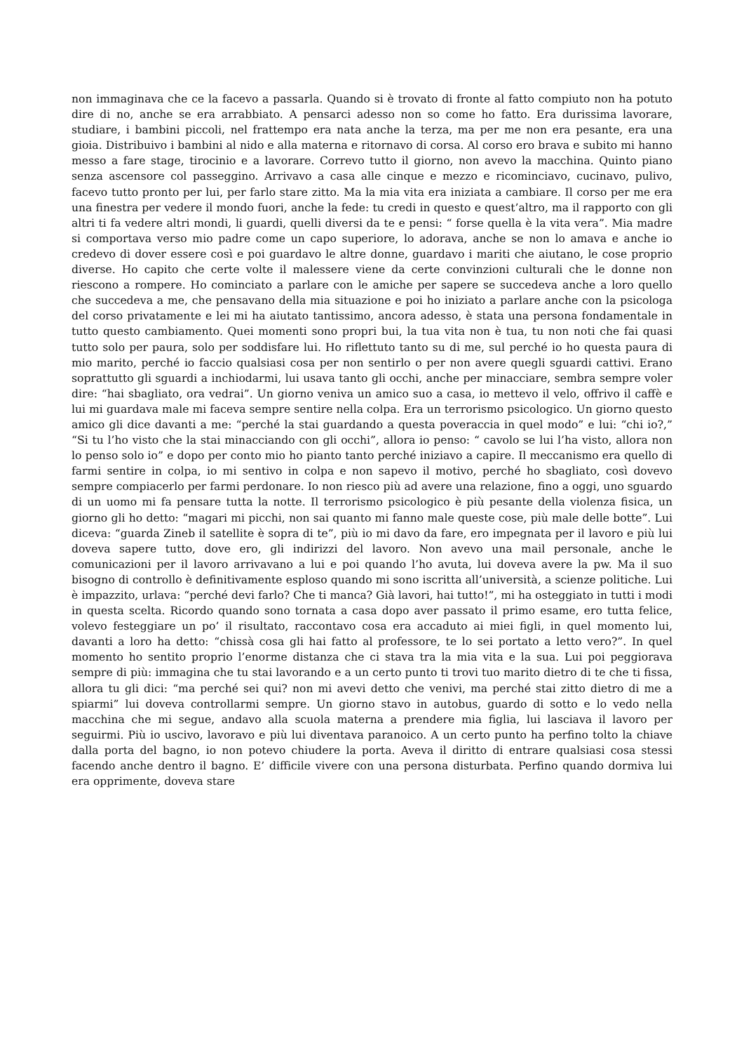non immaginava che ce la facevo a passarla. Quando si è trovato di fronte al fatto compiuto non ha potuto dire di no, anche se era arrabbiato. A pensarci adesso non so come ho fatto. Era durissima lavorare, studiare, i bambini piccoli, nel frattempo era nata anche la terza, ma per me non era pesante, era una gioia. Distribuivo i bambini al nido e alla materna e ritornavo di corsa. Al corso ero brava e subito mi hanno messo a fare stage, tirocinio e a lavorare. Correvo tutto il giorno, non avevo la macchina. Quinto piano senza ascensore col passeggino. Arrivavo a casa alle cinque e mezzo e ricominciavo, cucinavo, pulivo, facevo tutto pronto per lui, per farlo stare zitto. Ma la mia vita era iniziata a cambiare. Il corso per me era una finestra per vedere il mondo fuori, anche la fede: tu credi in questo e quest’altro, ma il rapporto con gli altri ti fa vedere altri mondi, li guardi, quelli diversi da te e pensi: “ forse quella è la vita vera”. Mia madre si comportava verso mio padre come un capo superiore, lo adorava, anche se non lo amava e anche io credevo di dover essere così e poi guardavo le altre donne, guardavo i mariti che aiutano, le cose proprio diverse. Ho capito che certe volte il malessere viene da certe convinzioni culturali che le donne non riescono a rompere. Ho cominciato a parlare con le amiche per sapere se succedeva anche a loro quello che succedeva a me, che pensavano della mia situazione e poi ho iniziato a parlare anche con la psicologa del corso privatamente e lei mi ha aiutato tantissimo, ancora adesso, è stata una persona fondamentale in tutto questo cambiamento. Quei momenti sono propri bui, la tua vita non è tua, tu non noti che fai quasi tutto solo per paura, solo per soddisfare lui. Ho riflettuto tanto su di me, sul perché io ho questa paura di mio marito, perché io faccio qualsiasi cosa per non sentirlo o per non avere quegli sguardi cattivi. Erano soprattutto gli sguardi a inchiodarmi, lui usava tanto gli occhi, anche per minacciare, sembra sempre voler dire: “hai sbagliato, ora vedrai”. Un giorno veniva un amico suo a casa, io mettevo il velo, offrivo il caffè e lui mi guardava male mi faceva sempre sentire nella colpa. Era un terrorismo psicologico. Un giorno questo amico gli dice davanti a me: “perché la stai guardando a questa poveraccia in quel modo” e lui: “chi io?,” “Si tu l’ho visto che la stai minacciando con gli occhi”, allora io penso: “ cavolo se lui l’ha visto, allora non lo penso solo io” e dopo per conto mio ho pianto tanto perché iniziavo a capire. Il meccanismo era quello di farmi sentire in colpa, io mi sentivo in colpa e non sapevo il motivo, perché ho sbagliato, così dovevo sempre compiacerlo per farmi perdonare. Io non riesco più ad avere una relazione, fino a oggi, uno sguardo di un uomo mi fa pensare tutta la notte. Il terrorismo psicologico è più pesante della violenza fisica, un giorno gli ho detto: “magari mi picchi, non sai quanto mi fanno male queste cose, più male delle botte”. Lui diceva: “guarda Zineb il satellite è sopra di te”, più io mi davo da fare, ero impegnata per il lavoro e più lui doveva sapere tutto, dove ero, gli indirizzi del lavoro. Non avevo una mail personale, anche le comunicazioni per il lavoro arrivavano a lui e poi quando l’ho avuta, lui doveva avere la pw. Ma il suo bisogno di controllo è definitivamente esploso quando mi sono iscritta all’università, a scienze politiche. Lui è impazzito, urlava: “perché devi farlo? Che ti manca? Già lavori, hai tutto!”, mi ha osteggiato in tutti i modi in questa scelta. Ricordo quando sono tornata a casa dopo aver passato il primo esame, ero tutta felice, volevo festeggiare un po’ il risultato, raccontavo cosa era accaduto ai miei figli, in quel momento lui, davanti a loro ha detto: “chissà cosa gli hai fatto al professore, te lo sei portato a letto vero?”. In quel momento ho sentito proprio l’enorme distanza che ci stava tra la mia vita e la sua. Lui poi peggiorava sempre di più: immagina che tu stai lavorando e a un certo punto ti trovi tuo marito dietro di te che ti fissa, allora tu gli dici: “ma perché sei qui? non mi avevi detto che venivi, ma perché stai zitto dietro di me a spiarmi” lui doveva controllarmi sempre. Un giorno stavo in autobus, guardo di sotto e lo vedo nella macchina che mi segue, andavo alla scuola materna a prendere mia figlia, lui lasciava il lavoro per seguirmi. Più io uscivo, lavoravo e più lui diventava paranoico. A un certo punto ha perfino tolto la chiave dalla porta del bagno, io non potevo chiudere la porta. Aveva il diritto di entrare qualsiasi cosa stessi facendo anche dentro il bagno. E’ difficile vivere con una persona disturbata. Perfino quando dormiva lui era opprimente, doveva stare